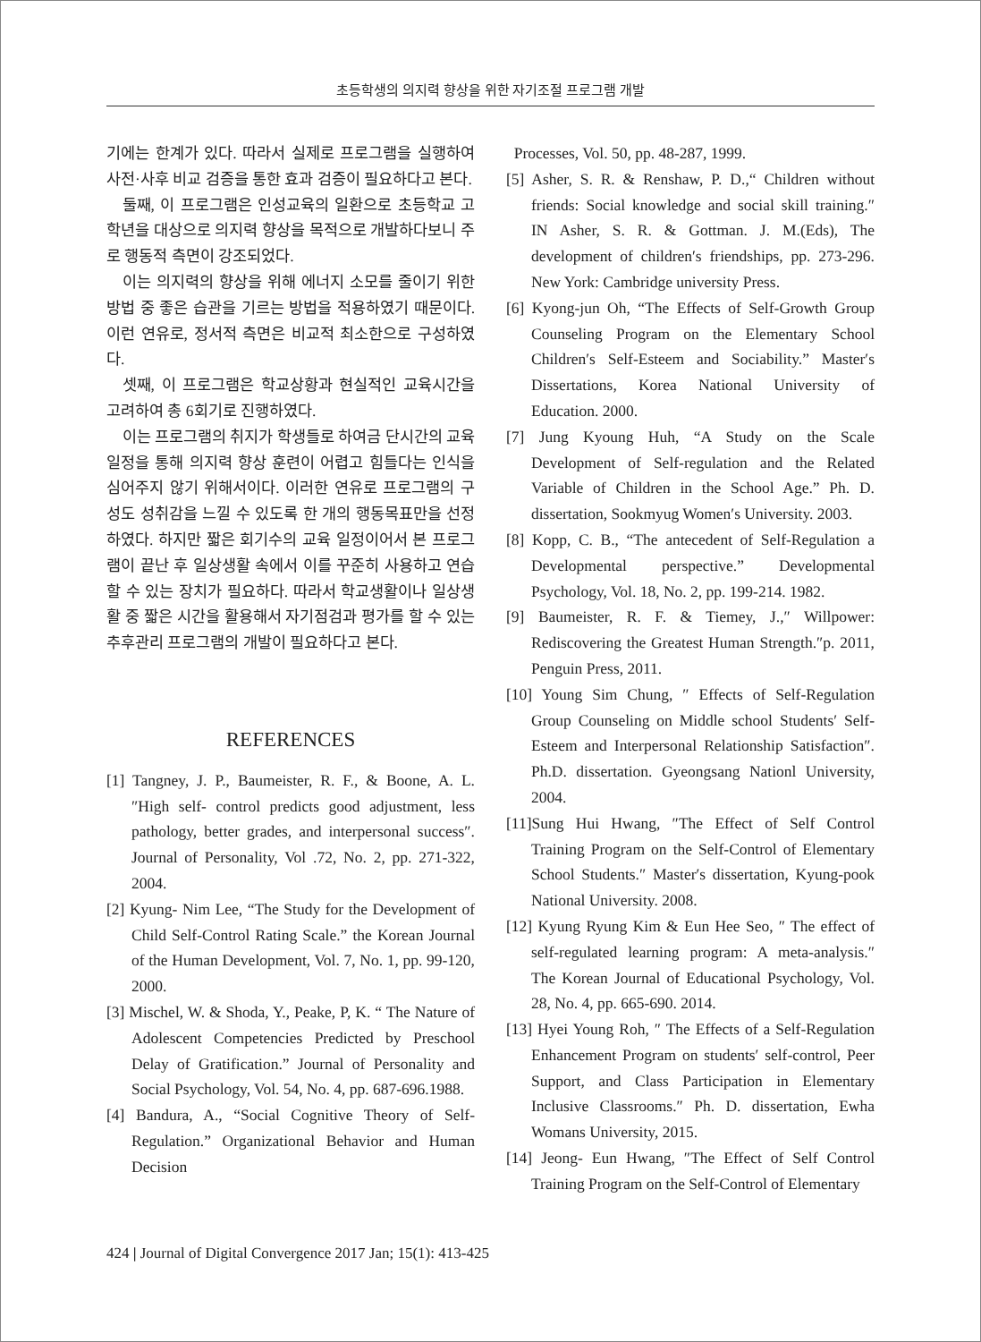초등학생의 의지력 향상을 위한 자기조절 프로그램 개발
기에는 한계가 있다. 따라서 실제로 프로그램을 실행하여 사전·사후 비교 검증을 통한 효과 검증이 필요하다고 본다.
둘째, 이 프로그램은 인성교육의 일환으로 초등학교 고학년을 대상으로 의지력 향상을 목적으로 개발하다보니 주로 행동적 측면이 강조되었다.
이는 의지력의 향상을 위해 에너지 소모를 줄이기 위한 방법 중 좋은 습관을 기르는 방법을 적용하였기 때문이다. 이런 연유로, 정서적 측면은 비교적 최소한으로 구성하였다.
셋째, 이 프로그램은 학교상황과 현실적인 교육시간을 고려하여 총 6회기로 진행하였다.
이는 프로그램의 취지가 학생들로 하여금 단시간의 교육 일정을 통해 의지력 향상 훈련이 어렵고 힘들다는 인식을 심어주지 않기 위해서이다. 이러한 연유로 프로그램의 구성도 성취감을 느낄 수 있도록 한 개의 행동목표만을 선정하였다. 하지만 짧은 회기수의 교육 일정이어서 본 프로그램이 끝난 후 일상생활 속에서 이를 꾸준히 사용하고 연습할 수 있는 장치가 필요하다. 따라서 학교생활이나 일상생활 중 짧은 시간을 활용해서 자기점검과 평가를 할 수 있는 추후관리 프로그램의 개발이 필요하다고 본다.
REFERENCES
[1] Tangney, J. P., Baumeister, R. F., & Boone, A. L. ″High self- control predicts good adjustment, less pathology, better grades, and interpersonal success″. Journal of Personality, Vol .72, No. 2, pp. 271-322, 2004.
[2] Kyung- Nim Lee, “The Study for the Development of Child Self-Control Rating Scale.” the Korean Journal of the Human Development, Vol. 7, No. 1, pp. 99-120, 2000.
[3] Mischel, W. & Shoda, Y., Peake, P, K. “ The Nature of Adolescent Competencies Predicted by Preschool Delay of Gratification.” Journal of Personality and Social Psychology, Vol. 54, No. 4, pp. 687-696.1988.
[4] Bandura, A., “Social Cognitive Theory of Self-Regulation.” Organizational Behavior and Human Decision
Processes, Vol. 50, pp. 48-287, 1999.
[5] Asher, S. R. & Renshaw, P. D.,“ Children without friends: Social knowledge and social skill training.″ IN Asher, S. R. & Gottman. J. M.(Eds), The development of children′s friendships, pp. 273-296. New York: Cambridge university Press.
[6] Kyong-jun Oh, “The Effects of Self-Growth Group Counseling Program on the Elementary School Children′s Self-Esteem and Sociability.” Master′s Dissertations, Korea National University of Education. 2000.
[7] Jung Kyoung Huh, “A Study on the Scale Development of Self-regulation and the Related Variable of Children in the School Age.” Ph. D. dissertation, Sookmyug Women′s University. 2003.
[8] Kopp, C. B., “The antecedent of Self-Regulation a Developmental perspective.” Developmental Psychology, Vol. 18, No. 2, pp. 199-214. 1982.
[9] Baumeister, R. F. & Tiemey, J.,″ Willpower: Rediscovering the Greatest Human Strength.″p. 2011, Penguin Press, 2011.
[10] Young Sim Chung, ″ Effects of Self-Regulation Group Counseling on Middle school Students′ Self-Esteem and Interpersonal Relationship Satisfaction″. Ph.D. dissertation. Gyeongsang Nationl University, 2004.
[11]Sung Hui Hwang, ″The Effect of Self Control Training Program on the Self-Control of Elementary School Students.″ Master′s dissertation, Kyung-pook National University. 2008.
[12] Kyung Ryung Kim & Eun Hee Seo, ″ The effect of self-regulated learning program: A meta-analysis.″ The Korean Journal of Educational Psychology, Vol. 28, No. 4, pp. 665-690. 2014.
[13] Hyei Young Roh, ″ The Effects of a Self-Regulation Enhancement Program on students′ self-control, Peer Support, and Class Participation in Elementary Inclusive Classrooms.″ Ph. D. dissertation, Ewha Womans University, 2015.
[14] Jeong- Eun Hwang, ″The Effect of Self Control Training Program on the Self-Control of Elementary
424 | Journal of Digital Convergence 2017 Jan; 15(1): 413-425